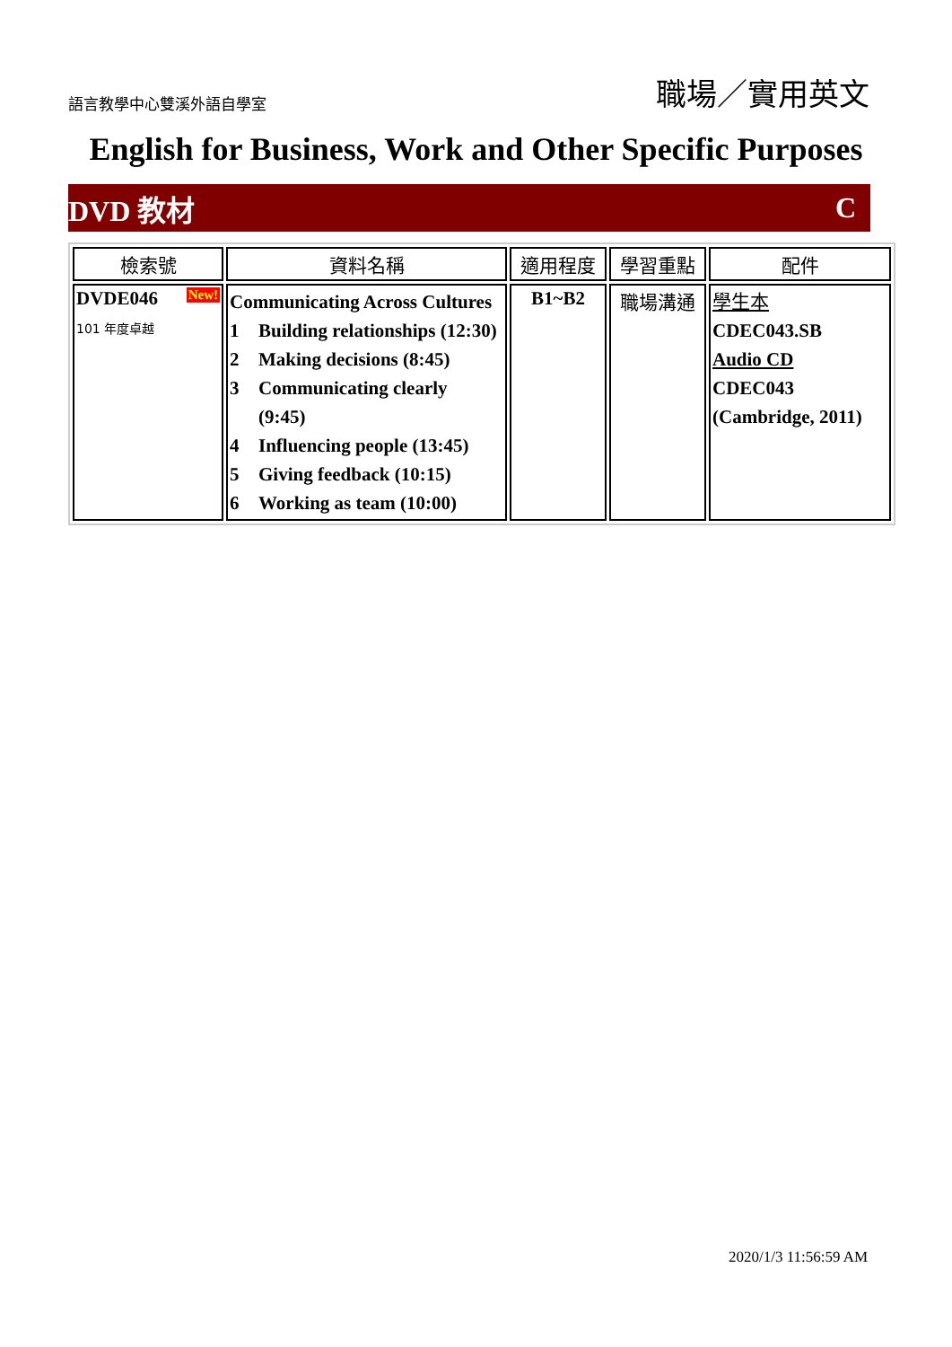語言教學中心雙溪外語自學室
職場／實用英文
English for Business, Work and Other Specific Purposes
DVD 教材 C
| 檢索號 | 資料名稱 | 適用程度 | 學習重點 | 配件 |
| --- | --- | --- | --- | --- |
| DVDE046 New! 101 年度卓越 | Communicating Across Cultures 1 Building relationships (12:30) 2 Making decisions (8:45) 3 Communicating clearly (9:45) 4 Influencing people (13:45) 5 Giving feedback (10:15) 6 Working as team (10:00) | B1~B2 | 職場溝通 | 學生本 CDEC043.SB Audio CD CDEC043 (Cambridge, 2011) |
2020/1/3 11:56:59 AM